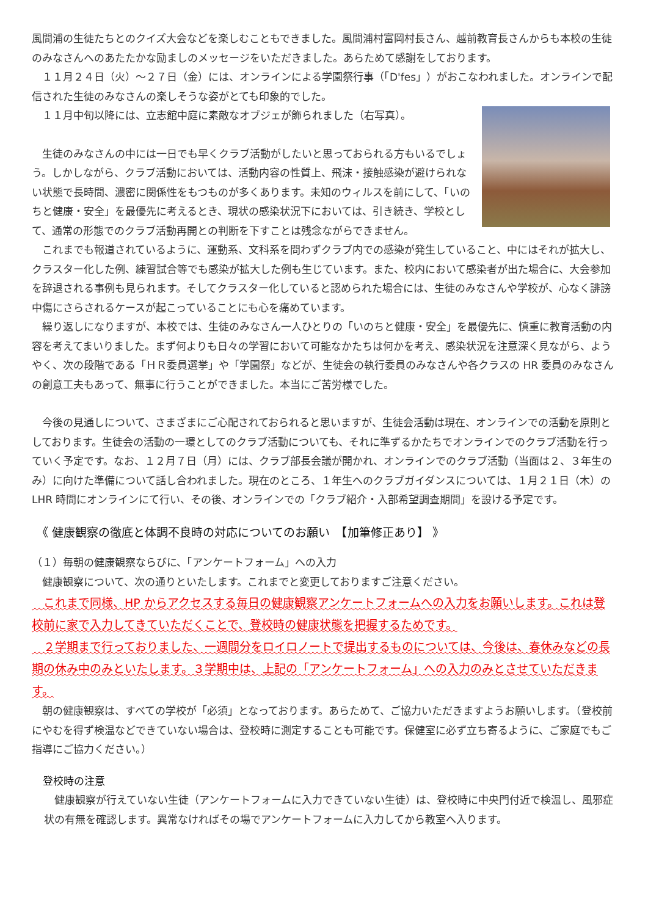風間浦の生徒たちとのクイズ大会などを楽しむこともできました。風間浦村富岡村長さん、越前教育長さんからも本校の生徒のみなさんへのあたたかな励ましのメッセージをいただきました。あらためて感謝をしております。
　１１月２４日（火）～２７日（金）には、オンラインによる学園祭行事（「D'fes」）がおこなわれました。オンラインで配信された生徒のみなさんの楽しそうな姿がとても印象的でした。
　１１月中旬以降には、立志館中庭に素敵なオブジェが飾られました（右写真）。
　生徒のみなさんの中には一日でも早くクラブ活動がしたいと思っておられる方もいるでしょう。しかしながら、クラブ活動においては、活動内容の性質上、飛沫・接触感染が避けられない状態で長時間、濃密に関係性をもつものが多くあります。未知のウィルスを前にして、「いのちと健康・安全」を最優先に考えるとき、現状の感染状況下においては、引き続き、学校として、通常の形態でのクラブ活動再開との判断を下すことは残念ながらできません。
　これまでも報道されているように、運動系、文科系を問わずクラブ内での感染が発生していること、中にはそれが拡大し、クラスター化した例、練習試合等でも感染が拡大した例も生じています。また、校内において感染者が出た場合に、大会参加を辞退される事例も見られます。そしてクラスター化していると認められた場合には、生徒のみなさんや学校が、心なく誹謗中傷にさらされるケースが起こっていることにも心を痛めています。
　繰り返しになりますが、本校では、生徒のみなさん一人ひとりの「いのちと健康・安全」を最優先に、慎重に教育活動の内容を考えてまいりました。まず何よりも日々の学習において可能なかたちは何かを考え、感染状況を注意深く見ながら、ようやく、次の段階である「ＨＲ委員選挙」や「学園祭」などが、生徒会の執行委員のみなさんや各クラスの HR 委員のみなさんの創意工夫もあって、無事に行うことができました。本当にご苦労様でした。
　今後の見通しについて、さまざまにご心配されておられると思いますが、生徒会活動は現在、オンラインでの活動を原則としております。生徒会の活動の一環としてのクラブ活動についても、それに準ずるかたちでオンラインでのクラブ活動を行っていく予定です。なお、１２月７日（月）には、クラブ部長会議が開かれ、オンラインでのクラブ活動（当面は２、３年生のみ）に向けた準備について話し合われました。現在のところ、１年生へのクラブガイダンスについては、１月２１日（木）の LHR 時間にオンラインにて行い、その後、オンラインでの「クラブ紹介・入部希望調査期間」を設ける予定です。
《 健康観察の徹底と体調不良時の対応についてのお願い　【加筆修正あり】 》
（１）毎朝の健康観察ならびに、「アンケートフォーム」への入力
　健康観察について、次の通りといたします。これまでと変更しておりますご注意ください。
　これまで同様、HP からアクセスする毎日の健康観察アンケートフォームへの入力をお願いします。これは登校前に家で入力してきていただくことで、登校時の健康状態を把握するためです。
　２学期まで行っておりました、一週間分をロイロノートで提出するものについては、今後は、春休みなどの長期の休み中のみといたします。３学期中は、上記の「アンケートフォーム」への入力のみとさせていただきます。
　朝の健康観察は、すべての学校が「必須」となっております。あらためて、ご協力いただきますようお願いします。（登校前にやむを得ず検温などできていない場合は、登校時に測定することも可能です。保健室に必ず立ち寄るように、ご家庭でもご指導にご協力ください。）
登校時の注意
　健康観察が行えていない生徒（アンケートフォームに入力できていない生徒）は、登校時に中央門付近で検温し、風邪症状の有無を確認します。異常なければその場でアンケートフォームに入力してから教室へ入ります。